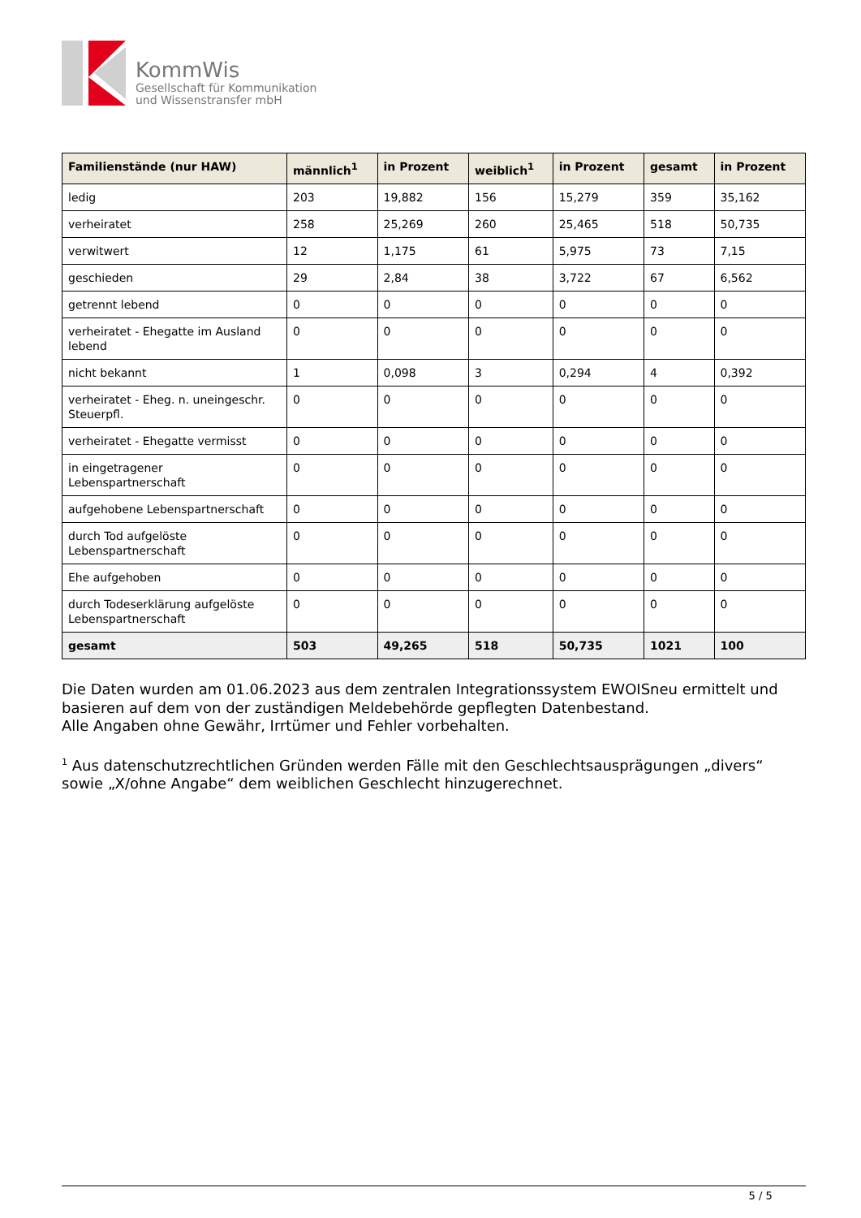KommWis
Gesellschaft für Kommunikation
und Wissenstransfer mbH
| Familienstände (nur HAW) | männlich<sup>1</sup> | in Prozent | weiblich<sup>1</sup> | in Prozent | gesamt | in Prozent |
| --- | --- | --- | --- | --- | --- | --- |
| ledig | 203 | 19,882 | 156 | 15,279 | 359 | 35,162 |
| verheiratet | 258 | 25,269 | 260 | 25,465 | 518 | 50,735 |
| verwitwert | 12 | 1,175 | 61 | 5,975 | 73 | 7,15 |
| geschieden | 29 | 2,84 | 38 | 3,722 | 67 | 6,562 |
| getrennt lebend | 0 | 0 | 0 | 0 | 0 | 0 |
| verheiratet - Ehegatte im Ausland lebend | 0 | 0 | 0 | 0 | 0 | 0 |
| nicht bekannt | 1 | 0,098 | 3 | 0,294 | 4 | 0,392 |
| verheiratet - Eheg. n. uneingeschr. Steuerpfl. | 0 | 0 | 0 | 0 | 0 | 0 |
| verheiratet - Ehegatte vermisst | 0 | 0 | 0 | 0 | 0 | 0 |
| in eingetragener Lebenspartnerschaft | 0 | 0 | 0 | 0 | 0 | 0 |
| aufgehobene Lebenspartnerschaft | 0 | 0 | 0 | 0 | 0 | 0 |
| durch Tod aufgelöste Lebenspartnerschaft | 0 | 0 | 0 | 0 | 0 | 0 |
| Ehe aufgehoben | 0 | 0 | 0 | 0 | 0 | 0 |
| durch Todeserklärung aufgelöste Lebenspartnerschaft | 0 | 0 | 0 | 0 | 0 | 0 |
| gesamt | 503 | 49,265 | 518 | 50,735 | 1021 | 100 |
Die Daten wurden am 01.06.2023 aus dem zentralen Integrationssystem EWOISneu ermittelt und basieren auf dem von der zuständigen Meldebehörde gepflegten Datenbestand.
Alle Angaben ohne Gewähr, Irrtümer und Fehler vorbehalten.
<sup>1</sup> Aus datenschutzrechtlichen Gründen werden Fälle mit den Geschlechtsausprägungen „divers“ sowie „X/ohne Angabe“ dem weiblichen Geschlecht hinzugerechnet.
5 / 5